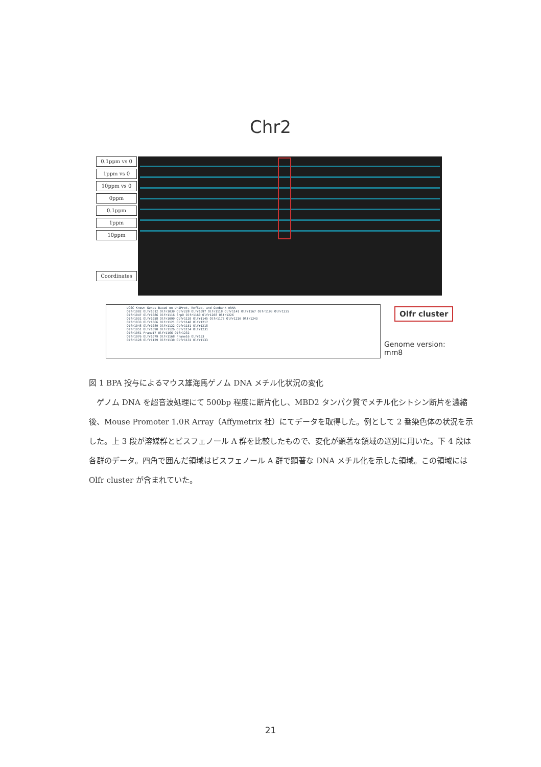Chr2
0.1ppm vs 0
1ppm vs 0
10ppm vs 0
0ppm
0.1ppm
1ppm
10ppm
Coordinates
UCSC Known Genes Based on UniProt, RefSeq, and GenBank mRNA
Olfr1002 Olfr1012 Olfr1039 Olfr228 Olfr1097 Olfr1118 Olfr1141 Olfr1167 Olfr1193 Olfr1225
Olfr1047 Olfr1086 Olfr1116 Srp9 Olfr1160 Olfr1208 Olfr1226
Olfr1031 Olfr1058 Olfr1099 Olfr1120 Olfr1145 Olfr1173 Olfr1216 Olfr1243
Olfr1033 Olfr1066 Olfr1121 Olfr1148 Olfr1217
Olfr1048 Olfr1089 Olfr1122 Olfr1151 Olfr1218
Olfr1051 Olfr1090 Olfr1126 Olfr1154 Olfr1231
Olfr1061 Frame17 Olfr1166 Olfr1232
Olfr1076 Olfr1079 Olfr1168 Frame16 Olfr153
Olfr1128 Olfr1129 Olfr1130 Olfr1131 Olfr1133
Olfr cluster
Genome version:
mm8
図 1 BPA 投与によるマウス雄海馬ゲノム DNA メチル化状況の変化
ゲノム DNA を超音波処理にて 500bp 程度に断片化し、MBD2 タンパク質でメチル化シトシン断片を濃縮後、Mouse Promoter 1.0R Array（Affymetrix 社）にてデータを取得した。例として 2 番染色体の状況を示した。上 3 段が溶媒群とビスフェノール A 群を比較したもので、変化が顕著な領域の選別に用いた。下 4 段は各群のデータ。四角で囲んだ領域はビスフェノール A 群で顕著な DNA メチル化を示した領域。この領域には Olfr cluster が含まれていた。
21